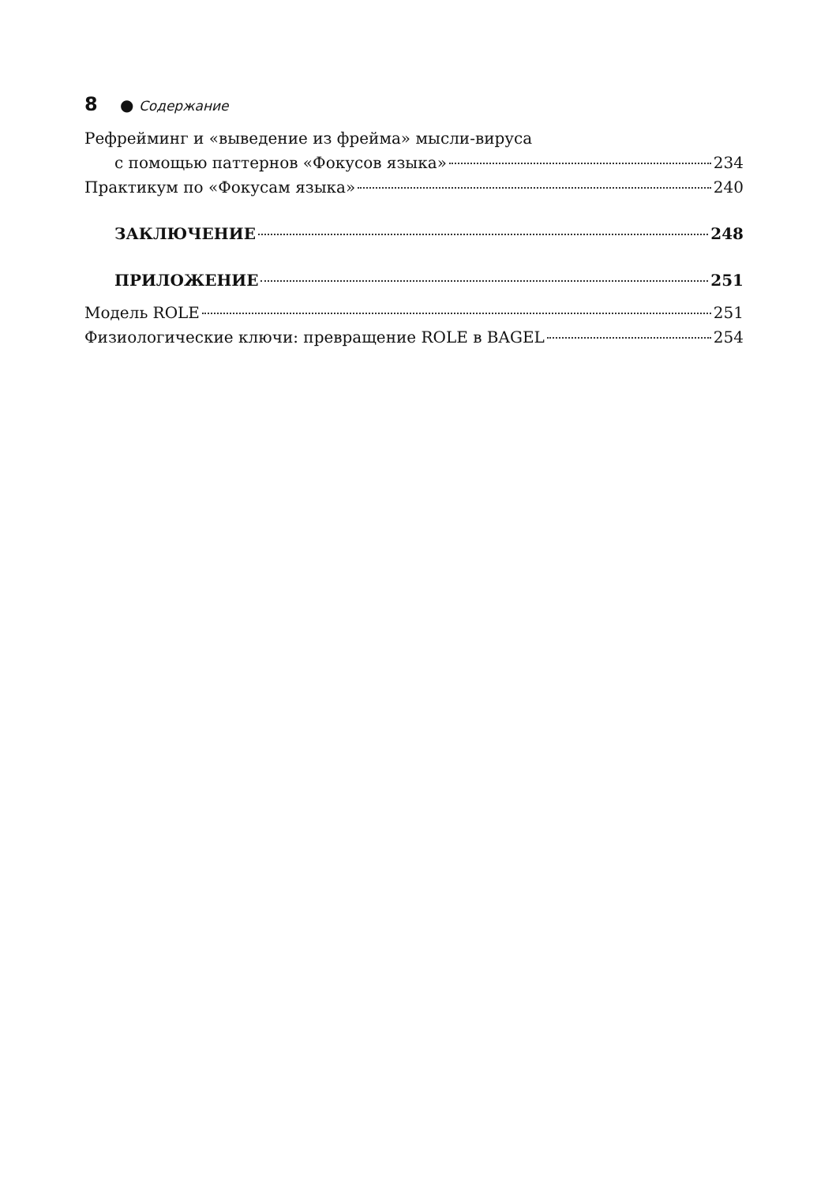8 ● Содержание
Рефрейминг и «выведение из фрейма» мысли-вируса
с помощью паттернов «Фокусов языка» 234
Практикум по «Фокусам языка» 240
ЗАКЛЮЧЕНИЕ 248
ПРИЛОЖЕНИЕ 251
Модель ROLE 251
Физиологические ключи: превращение ROLE в BAGEL 254